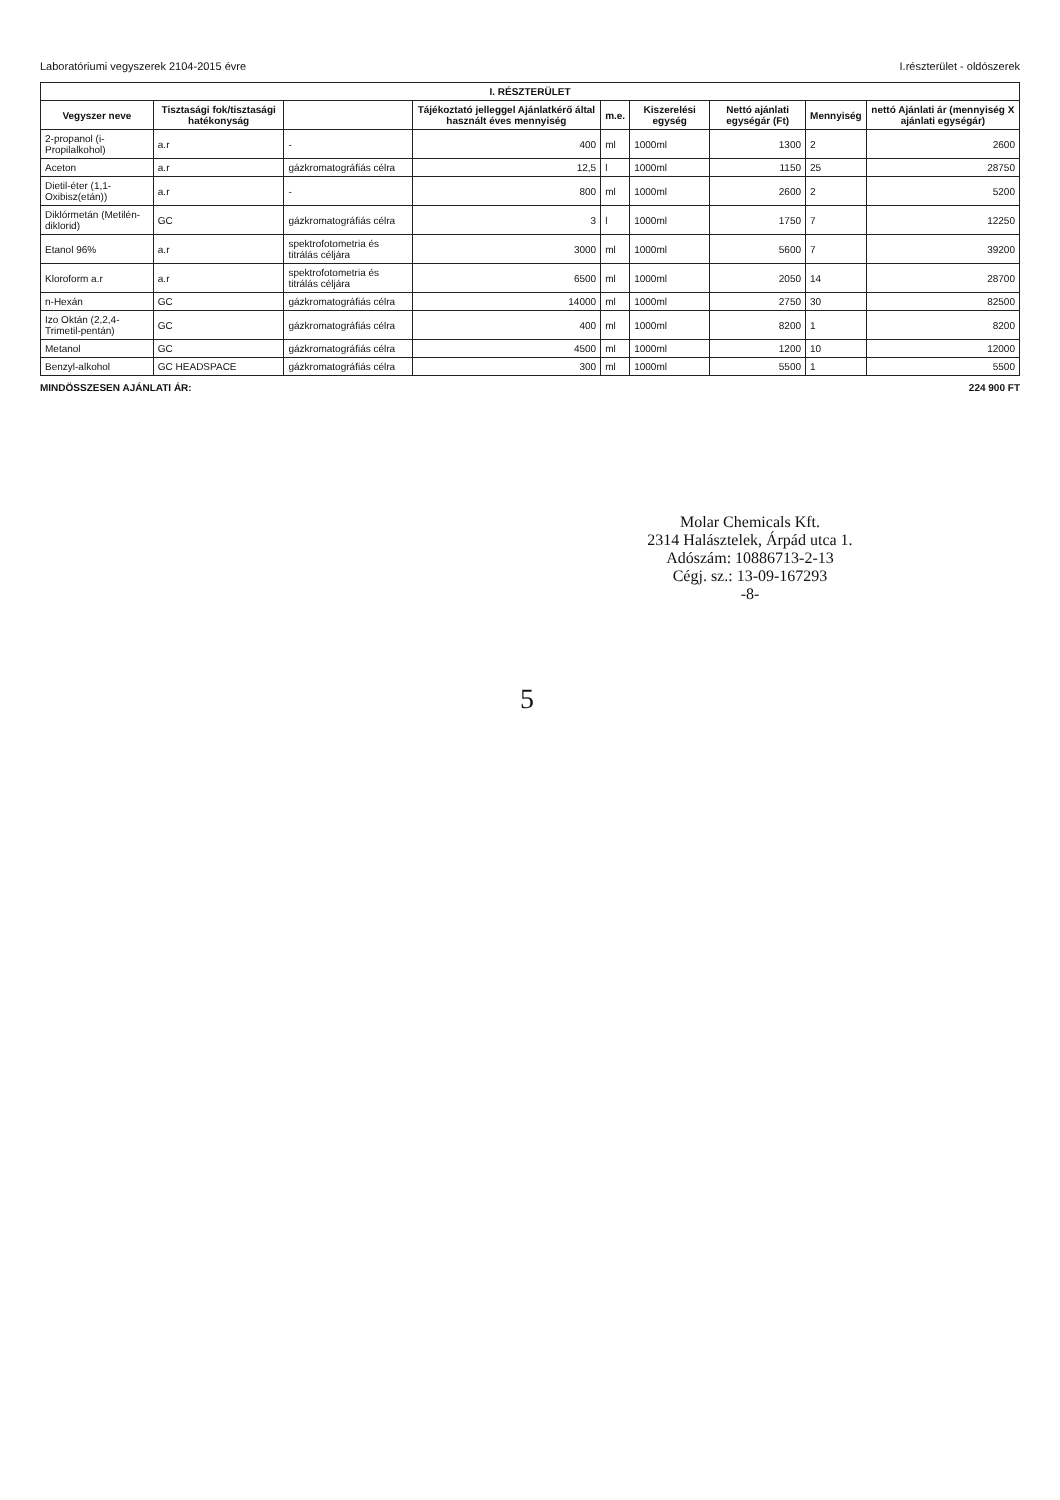Laboratóriumi vegyszerek 2104-2015 évre I.részterület - oldószerek
| I. RÉSZTERÜLET | | | | | | | | |
| --- | --- | --- | --- | --- | --- | --- | --- | --- |
| Vegyszer neve | Tisztasági fok/tisztasági hatékonyság | | Tájékoztató jelleggel Ajánlatkérő által használt éves mennyiség | m.e. | Kiszerelési egység | Nettó ajánlati egységár (Ft) | Mennyiség | nettó Ajánlati ár (mennyiség X ajánlati egységár) |
| 2-propanol (i-Propilalkohol) | a.r | - | 400 | ml | 1000ml | 1300 | 2 | 2600 |
| Aceton | a.r | gázkromatográfiás célra | 12,5 | l | 1000ml | 1150 | 25 | 28750 |
| Dietil-éter (1,1-Oxibisz(etán)) | a.r | - | 800 | ml | 1000ml | 2600 | 2 | 5200 |
| Diklórmetán (Metilén-diklorid) | GC | gázkromatográfiás célra | 3 | l | 1000ml | 1750 | 7 | 12250 |
| Etanol 96% | a.r | spektrofotometria és titrálás céljára | 3000 | ml | 1000ml | 5600 | 7 | 39200 |
| Kloroform a.r | a.r | spektrofotometria és titrálás céljára | 6500 | ml | 1000ml | 2050 | 14 | 28700 |
| n-Hexán | GC | gázkromatográfiás célra | 14000 | ml | 1000ml | 2750 | 30 | 82500 |
| Izo Oktán (2,2,4-Trimetil-pentán) | GC | gázkromatográfiás célra | 400 | ml | 1000ml | 8200 | 1 | 8200 |
| Metanol | GC | gázkromatográfiás célra | 4500 | ml | 1000ml | 1200 | 10 | 12000 |
| Benzyl-alkohol | GC HEADSPACE | gázkromatográfiás célra | 300 | ml | 1000ml | 5500 | 1 | 5500 |
MINDÖSSZESEN AJÁNLATI ÁR: 224 900 FT
Molar Chemicals Kft.
2314 Halásztelek, Árpád utca 1.
Adószám: 10886713-2-13
Cégj. sz.: 13-09-167293
-8-
5